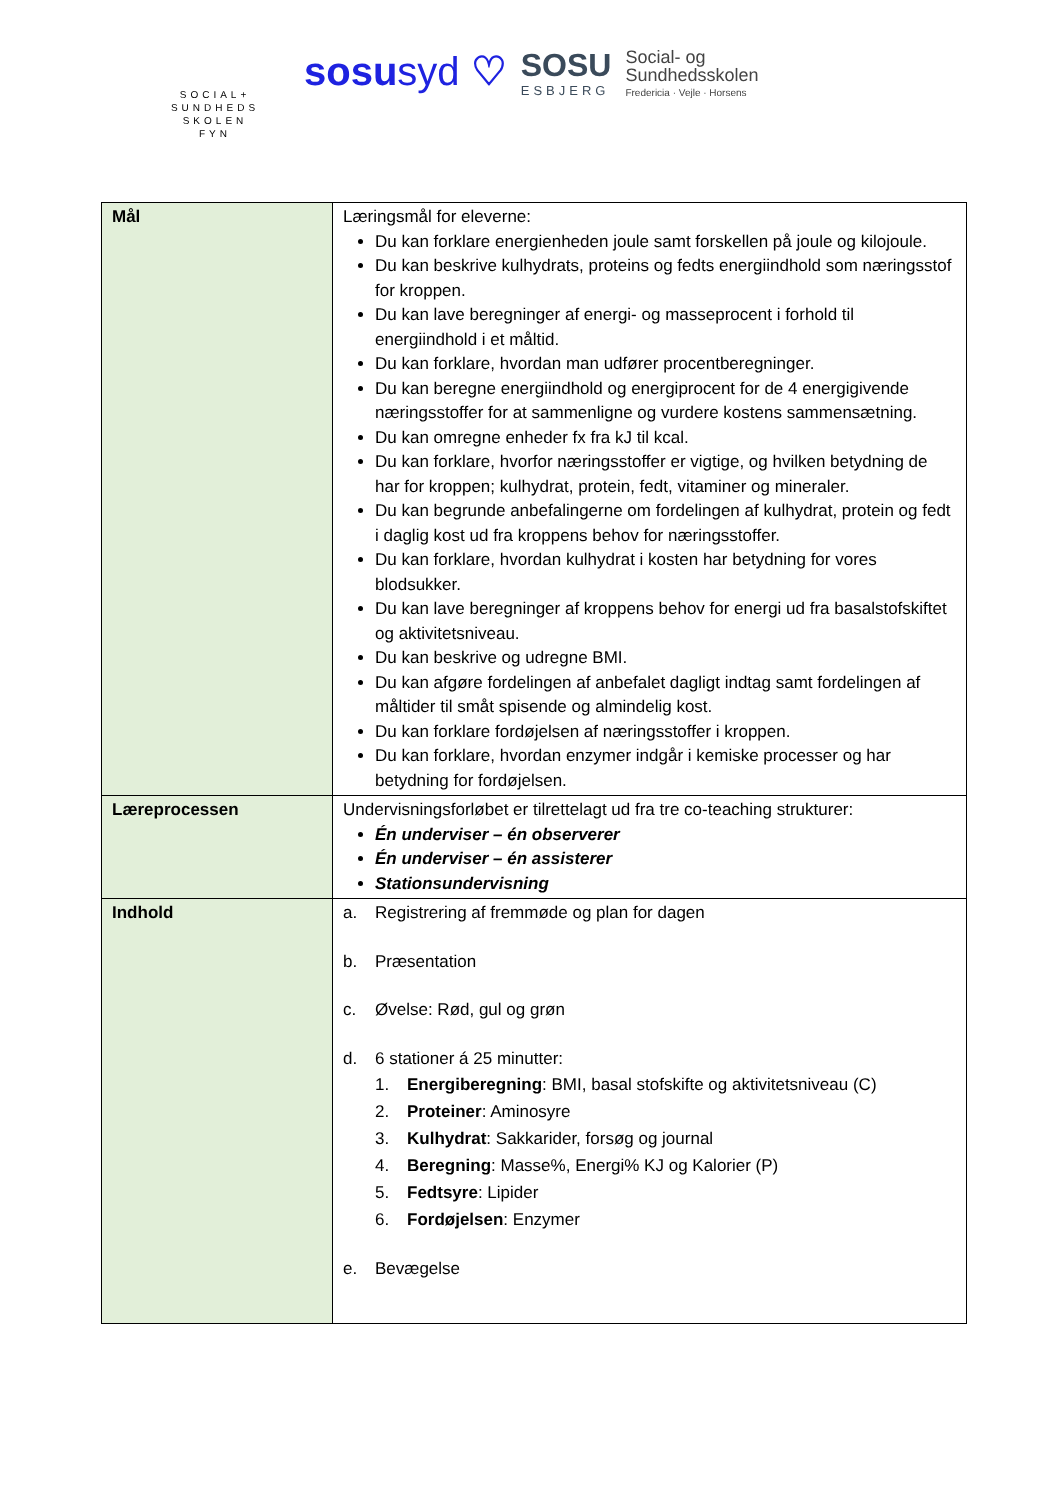SOCIAL+
SUNDHEDS
SKOLEN
FYN
sosusyd ♡
SOSU
ESBJERG
Social- og
Sundhedsskolen
Fredericia · Vejle · Horsens
| Mål | Læringsmål for eleverne: Du kan forklare energienheden joule samt forskellen på joule og kilojoule. Du kan beskrive kulhydrats, proteins og fedts energiindhold som næringsstof for kroppen. Du kan lave beregninger af energi- og masseprocent i forhold til energiindhold i et måltid. Du kan forklare, hvordan man udfører procentberegninger. Du kan beregne energiindhold og energiprocent for de 4 energigivende næringsstoffer for at sammenligne og vurdere kostens sammensætning. Du kan omregne enheder fx fra kJ til kcal. Du kan forklare, hvorfor næringsstoffer er vigtige, og hvilken betydning de har for kroppen; kulhydrat, protein, fedt, vitaminer og mineraler. Du kan begrunde anbefalingerne om fordelingen af kulhydrat, protein og fedt i daglig kost ud fra kroppens behov for næringsstoffer. Du kan forklare, hvordan kulhydrat i kosten har betydning for vores blodsukker. Du kan lave beregninger af kroppens behov for energi ud fra basalstofskiftet og aktivitetsniveau. Du kan beskrive og udregne BMI. Du kan afgøre fordelingen af anbefalet dagligt indtag samt fordelingen af måltider til småt spisende og almindelig kost. Du kan forklare fordøjelsen af næringsstoffer i kroppen. Du kan forklare, hvordan enzymer indgår i kemiske processer og har betydning for fordøjelsen. |
| Læreprocessen | Undervisningsforløbet er tilrettelagt ud fra tre co-teaching strukturer: Én underviser – én observerer Én underviser – én assisterer Stationsundervisning |
| Indhold | a. Registrering af fremmøde og plan for dagen b. Præsentation c. Øvelse: Rød, gul og grøn d. 6 stationer á 25 minutter: 1. Energiberegning : BMI, basal stofskifte og aktivitetsniveau (C) 2. Proteiner : Aminosyre 3. Kulhydrat : Sakkarider, forsøg og journal 4. Beregning : Masse%, Energi% KJ og Kalorier (P) 5. Fedtsyre : Lipider 6. Fordøjelsen : Enzymer e. Bevægelse |